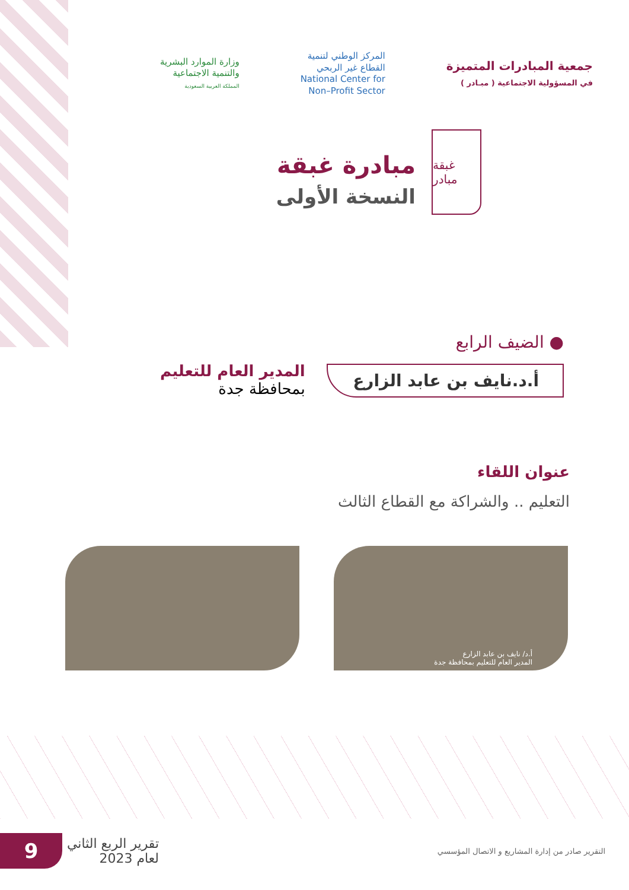جمعية المبادرات المتميزة
في المسؤولية الاجتماعية ( مبـادر )
المركز الوطني لتنمية
القطاع غير الربحي
National Center for
Non–Profit Sector
وزارة الموارد البشرية
والتنمية الاجتماعية
المملكة العربية السعودية
غبقة مبادر
مبادرة غبقة
النسخة الأولى
● الضيف الرابع
أ.د.نايف بن عابد الزارع
المدير العام للتعليم
بمحافظة جدة
عنوان اللقاء
التعليم .. والشراكة مع القطاع الثالث
أ.د/ نايف بن عابد الزارع
المدير العام للتعليم بمحافظة جدة
9
تقرير الربع الثاني
لعام 2023
التقرير صادر من إدارة المشاريع و الاتصال المؤسسي